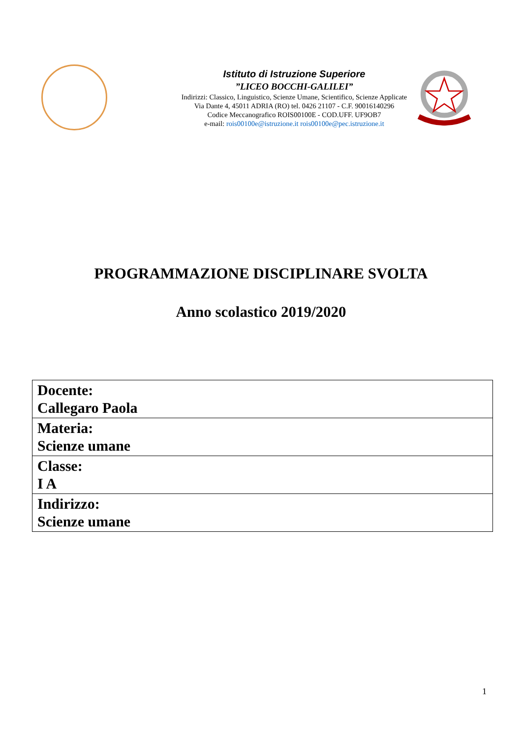Istituto di Istruzione Superiore
”LICEO BOCCHI-GALILEI”
Indirizzi: Classico, Linguistico, Scienze Umane, Scientifico, Scienze Applicate
Via Dante 4, 45011 ADRIA (RO) tel. 0426 21107 - C.F. 90016140296
Codice Meccanografico ROIS00100E - COD.UFF. UF9OB7
e-mail: rois00100e@istruzione.it rois00100e@pec.istruzione.it
PROGRAMMAZIONE DISCIPLINARE SVOLTA
Anno scolastico 2019/2020
| Docente: Callegaro Paola |
| Materia: Scienze umane |
| Classe: I A |
| Indirizzo: Scienze umane |
1